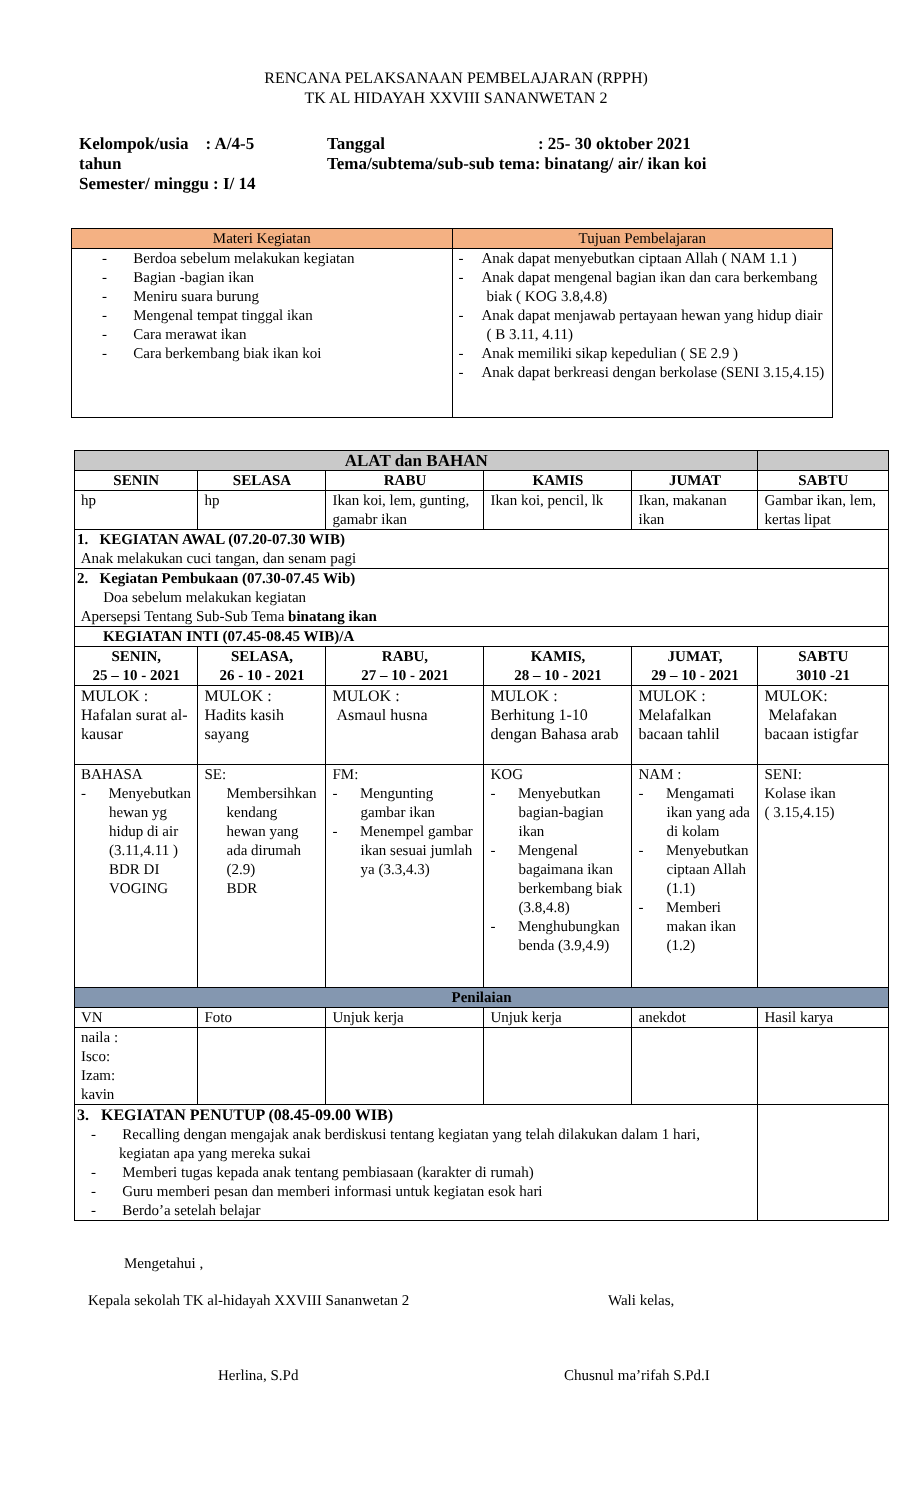RENCANA PELAKSANAAN PEMBELAJARAN (RPPH)
TK AL HIDAYAH XXVIII SANANWETAN 2
Kelompok/usia : A/4-5
tahun
Semester/ minggu : I/ 14
Tanggal : 25- 30 oktober 2021
Tema/subtema/sub-sub tema: binatang/ air/ ikan koi
| Materi Kegiatan | Tujuan Pembelajaran |
| --- | --- |
| - Berdoa sebelum melakukan kegiatan - Bagian -bagian ikan - Meniru suara burung - Mengenal tempat tinggal ikan - Cara merawat ikan - Cara berkembang biak ikan koi | - Anak dapat menyebutkan ciptaan Allah ( NAM 1.1 ) - Anak dapat mengenal bagian ikan dan cara berkembang biak ( KOG 3.8,4.8) - Anak dapat menjawab pertayaan hewan yang hidup diair ( B 3.11, 4.11) - Anak memiliki sikap kepedulian ( SE 2.9 ) - Anak dapat berkreasi dengan berkolase (SENI 3.15,4.15) |
| ALAT dan BAHAN | | | | | |
| --- | --- | --- | --- | --- | --- |
| SENIN | SELASA | RABU | KAMIS | JUMAT | SABTU |
| hp | hp | Ikan koi, lem, gunting, gamabr ikan | Ikan koi, pencil, lk | Ikan, makanan ikan | Gambar ikan, lem, kertas lipat |
| 1. KEGIATAN AWAL (07.20-07.30 WIB) Anak melakukan cuci tangan, dan senam pagi | | | | | |
| 2. Kegiatan Pembukaan (07.30-07.45 Wib) Doa sebelum melakukan kegiatan Apersepsi Tentang Sub-Sub Tema binatang ikan | | | | | |
| KEGIATAN INTI (07.45-08.45 WIB)/A | | | | | |
| SENIN, 25 – 10 - 2021 | SELASA, 26 - 10 - 2021 | RABU, 27 – 10 - 2021 | KAMIS, 28 – 10 - 2021 | JUMAT, 29 – 10 - 2021 | SABTU 3010 -21 |
| MULOK : Hafalan surat al-kausar | MULOK : Hadits kasih sayang | MULOK : Asmaul husna | MULOK : Berhitung 1-10 dengan Bahasa arab | MULOK : Melafalkan bacaan tahlil | MULOK: Melafakan bacaan istigfar |
| BAHASA - Menyebutkan hewan yg hidup di air (3.11,4.11 ) BDR DI VOGING | SE: Membersihkan kendang hewan yang ada dirumah (2.9) BDR | FM: - Mengunting gambar ikan - Menempel gambar ikan sesuai jumlah ya (3.3,4.3) | KOG - Menyebutkan bagian-bagian ikan - Mengenal bagaimana ikan berkembang biak (3.8,4.8) - Menghubungkan benda (3.9,4.9) | NAM : - Mengamati ikan yang ada di kolam - Menyebutkan ciptaan Allah (1.1) - Memberi makan ikan (1.2) | SENI: Kolase ikan ( 3.15,4.15) |
| Penilaian | | | | | |
| VN | Foto | Unjuk kerja | Unjuk kerja | anekdot | Hasil karya |
| naila : Isco: Izam: kavin | | | | | |
| 3. KEGIATAN PENUTUP (08.45-09.00 WIB) - Recalling dengan mengajak anak berdiskusi tentang kegiatan yang telah dilakukan dalam 1 hari, kegiatan apa yang mereka sukai - Memberi tugas kepada anak tentang pembiasaan (karakter di rumah) - Guru memberi pesan dan memberi informasi untuk kegiatan esok hari - Berdo’a setelah belajar | | | | | |
Mengetahui ,
Kepala sekolah TK al-hidayah XXVIII Sananwetan 2 Wali kelas,
Herlina, S.Pd Chusnul ma’rifah S.Pd.I